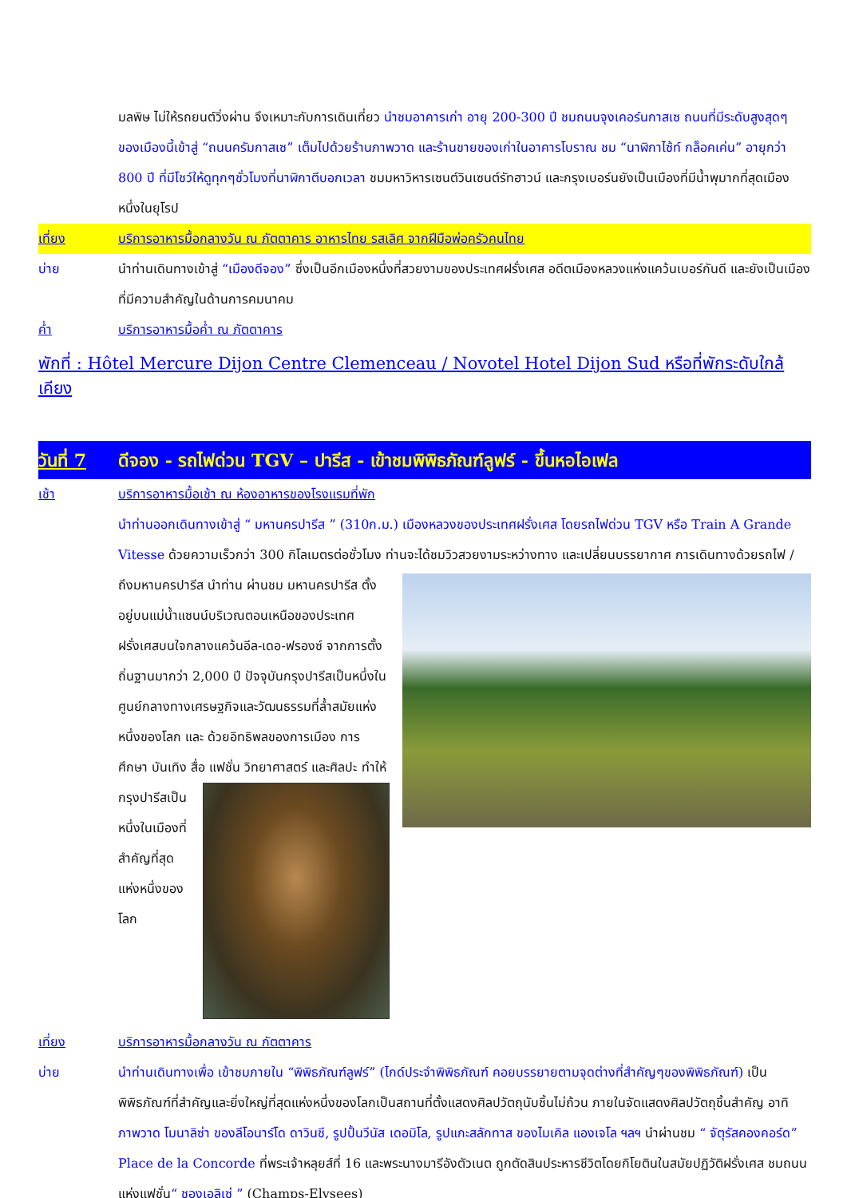มลพิษ ไม่ให้รถยนต์วิ่งผ่าน จึงเหมาะกับการเดินเที่ยว นำชมอาคารเก่า อายุ 200-300 ปี ชมถนนจุงเคอร์นกาสเซ ถนนที่มีระดับสูงสุดๆ ของเมืองนี้เข้าสู่ “ถนนครัมกาสเซ” เต็มไปด้วยร้านภาพวาด และร้านขายของเก่าในอาคารโบราณ ชม “นาฬิกาไซ้ท์ กล็อคเค่น” อายุกว่า 800 ปี ที่มีโชว์ให้ดูทุกๆชั่วโมงที่นาฬิกาตีบอกเวลา ชมมหาวิหารเซนต์วินเซนต์รัทฮาวน์ และกรุงเบอร์นยังเป็นเมืองที่มีน้ำพุมากที่สุดเมืองหนึ่งในยุโรป
เที่ยง บริการอาหารมื้อกลางวัน ณ ภัตตาคาร อาหารไทย รสเลิศ จากฝีมือพ่อครัวคนไทย
บ่าย นำท่านเดินทางเข้าสู่ “เมืองดีจอง” ซึ่งเป็นอีกเมืองหนึ่งที่สวยงามของประเทศฝรั่งเศส อดีตเมืองหลวงแห่งแคว้นเบอร์กันดี และยังเป็นเมืองที่มีความสำคัญในด้านการคมนาคม
ค่ำ บริการอาหารมื้อค่ำ ณ ภัตตาคาร
พักที่ : Hôtel Mercure Dijon Centre Clemenceau / Novotel Hotel Dijon Sud หรือที่พักระดับใกล้เคียง
วันที่ 7
ดีจอง - รถไฟด่วน TGV – ปารีส - เข้าชมพิพิธภัณฑ์ลูฟร์ - ขึ้นหอไอเฟล
เช้า บริการอาหารมื้อเช้า ณ ห้องอาหารของโรงแรมที่พัก
นำท่านออกเดินทางเข้าสู่ “ มหานครปารีส ” (310ก.ม.) เมืองหลวงของประเทศฝรั่งเศส โดยรถไฟด่วน TGV หรือ Train A Grande Vitesse ด้วยความเร็วกว่า 300 กิโลเมตรต่อชั่วโมง ท่านจะได้ชมวิวสวยงามระหว่างทาง และเปลี่ยนบรรยากาศ
การเดินทางด้วยรถไฟ / ถึงมหานครปารีส นำท่าน ผ่านชม มหานครปารีส ตั้งอยู่บนแม่น้ำแซนน์บริเวณตอนเหนือของประเทศฝรั่งเศสบนใจกลางแคว้นอีล-เดอ-ฟรองซ์ จากการตั้งถิ่นฐานมากว่า 2,000 ปี ปัจจุบันกรุงปารีสเป็นหนึ่งในศูนย์กลางทางเศรษฐกิจและวัฒนธรรมที่ล้ำสมัยแห่งหนึ่งของโลก และ ด้วยอิทธิพลของการเมือง การศึกษา บันเทิง สื่อ แฟชั่น วิทยาศาสตร์
และศิลปะ ทำให้กรุงปารีสเป็นหนึ่งในเมืองที่สำคัญที่สุดแห่งหนึ่งของโลก
เที่ยง บริการอาหารมื้อกลางวัน ณ ภัตตาคาร
บ่าย นำท่านเดินทางเพื่อ เข้าชมภายใน “พิพิธภัณฑ์ลูฟร์” (ไกด์ประจำพิพิธภัณฑ์ คอยบรรยายตามจุดต่างที่สำคัญๆของพิพิธภัณฑ์) เป็นพิพิธภัณฑ์ที่สำคัญและยิ่งใหญ่ที่สุดแห่งหนึ่งของโลกเป็นสถานที่ตั้งแสดงศิลปวัตถุนับชิ้นไม่ถ้วน ภายในจัดแสดงศิลปวัตถุชิ้นสำคัญ อาทิ ภาพวาด โมนาลิซ่า ของลีโอนาร์โด ดาวินชี, รูปปั้นวีนัส เดอมิโล, รูปแกะสลักทาส ของไมเคิล แองเจโล ฯลฯ นำผ่านชม “ จัตุรัสคองคอร์ด” Place de la Concorde ที่พระเจ้าหลุยส์ที่ 16 และพระนางมารีอังตัวเนต ถูกตัดสินประหารชีวิตโดยกิโยตินในสมัยปฏิวัติฝรั่งเศส ชมถนนแห่งแฟชั่น“ ชองเอลิเซ่ ” (Champs-Elysees)